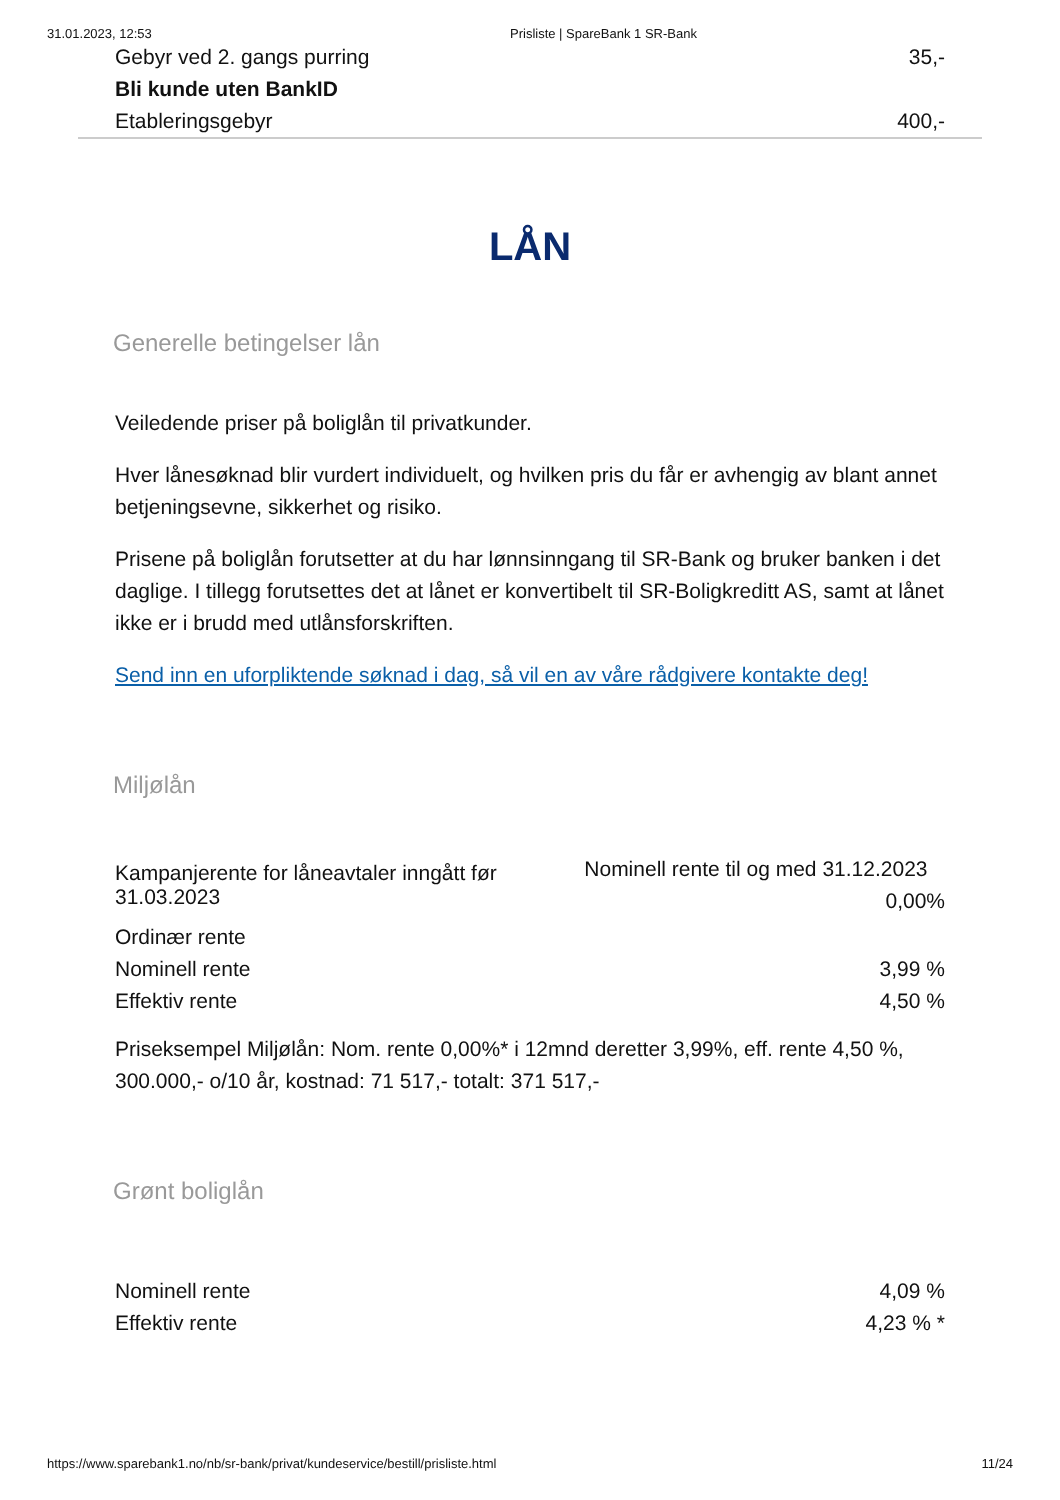31.01.2023, 12:53 Prisliste | SpareBank 1 SR-Bank
| Gebyr ved 2. gangs purring | 35,- |
| Bli kunde uten BankID | |
| Etableringsgebyr | 400,- |
LÅN
Generelle betingelser lån
Veiledende priser på boliglån til privatkunder.
Hver lånesøknad blir vurdert individuelt, og hvilken pris du får er avhengig av blant annet betjeningsevne, sikkerhet og risiko.
Prisene på boliglån forutsetter at du har lønnsinngang til SR-Bank og bruker banken i det daglige. I tillegg forutsettes det at lånet er konvertibelt til SR-Boligkreditt AS, samt at lånet ikke er i brudd med utlånsforskriften.
Send inn en uforpliktende søknad i dag, så vil en av våre rådgivere kontakte deg!
Miljølån
| Kampanjerente for låneavtaler inngått før 31.03.2023 | Nominell rente til og med 31.12.2023 0,00% |
| Ordinær rente | |
| Nominell rente | 3,99 % |
| Effektiv rente | 4,50 % |
Priseksempel Miljølån: Nom. rente 0,00%* i 12mnd deretter 3,99%, eff. rente 4,50 %, 300.000,- o/10 år, kostnad: 71 517,- totalt: 371 517,-
Grønt boliglån
| Nominell rente | 4,09 % |
| Effektiv rente | 4,23 % * |
https://www.sparebank1.no/nb/sr-bank/privat/kundeservice/bestill/prisliste.html 11/24